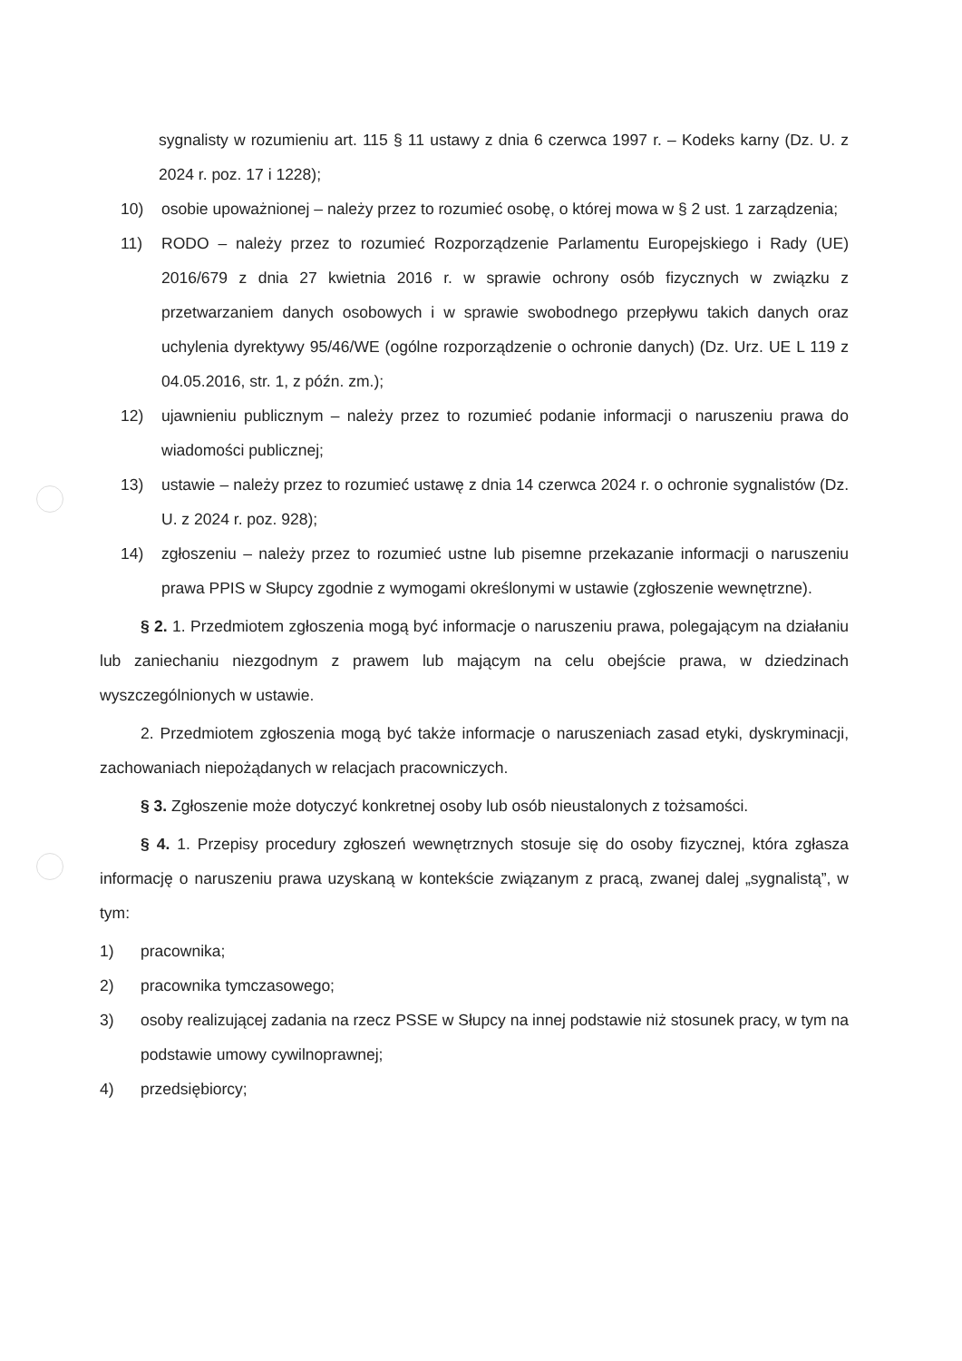sygnalisty w rozumieniu art. 115 § 11 ustawy z dnia 6 czerwca 1997 r. – Kodeks karny (Dz. U. z 2024 r. poz. 17 i 1228);
10) osobie upoważnionej – należy przez to rozumieć osobę, o której mowa w § 2 ust. 1 zarządzenia;
11) RODO – należy przez to rozumieć Rozporządzenie Parlamentu Europejskiego i Rady (UE) 2016/679 z dnia 27 kwietnia 2016 r. w sprawie ochrony osób fizycznych w związku z przetwarzaniem danych osobowych i w sprawie swobodnego przepływu takich danych oraz uchylenia dyrektywy 95/46/WE (ogólne rozporządzenie o ochronie danych) (Dz. Urz. UE L 119 z 04.05.2016, str. 1, z późn. zm.);
12) ujawnieniu publicznym – należy przez to rozumieć podanie informacji o naruszeniu prawa do wiadomości publicznej;
13) ustawie – należy przez to rozumieć ustawę z dnia 14 czerwca 2024 r. o ochronie sygnalistów (Dz. U. z 2024 r. poz. 928);
14) zgłoszeniu – należy przez to rozumieć ustne lub pisemne przekazanie informacji o naruszeniu prawa PPIS w Słupcy zgodnie z wymogami określonymi w ustawie (zgłoszenie wewnętrzne).
§ 2. 1. Przedmiotem zgłoszenia mogą być informacje o naruszeniu prawa, polegającym na działaniu lub zaniechaniu niezgodnym z prawem lub mającym na celu obejście prawa, w dziedzinach wyszczególnionych w ustawie.
2. Przedmiotem zgłoszenia mogą być także informacje o naruszeniach zasad etyki, dyskryminacji, zachowaniach niepożądanych w relacjach pracowniczych.
§ 3. Zgłoszenie może dotyczyć konkretnej osoby lub osób nieustalonych z tożsamości.
§ 4. 1. Przepisy procedury zgłoszeń wewnętrznych stosuje się do osoby fizycznej, która zgłasza informację o naruszeniu prawa uzyskaną w kontekście związanym z pracą, zwanej dalej „sygnalistą”, w tym:
1) pracownika;
2) pracownika tymczasowego;
3) osoby realizującej zadania na rzecz PSSE w Słupcy na innej podstawie niż stosunek pracy, w tym na podstawie umowy cywilnoprawnej;
4) przedsiębiorcy;